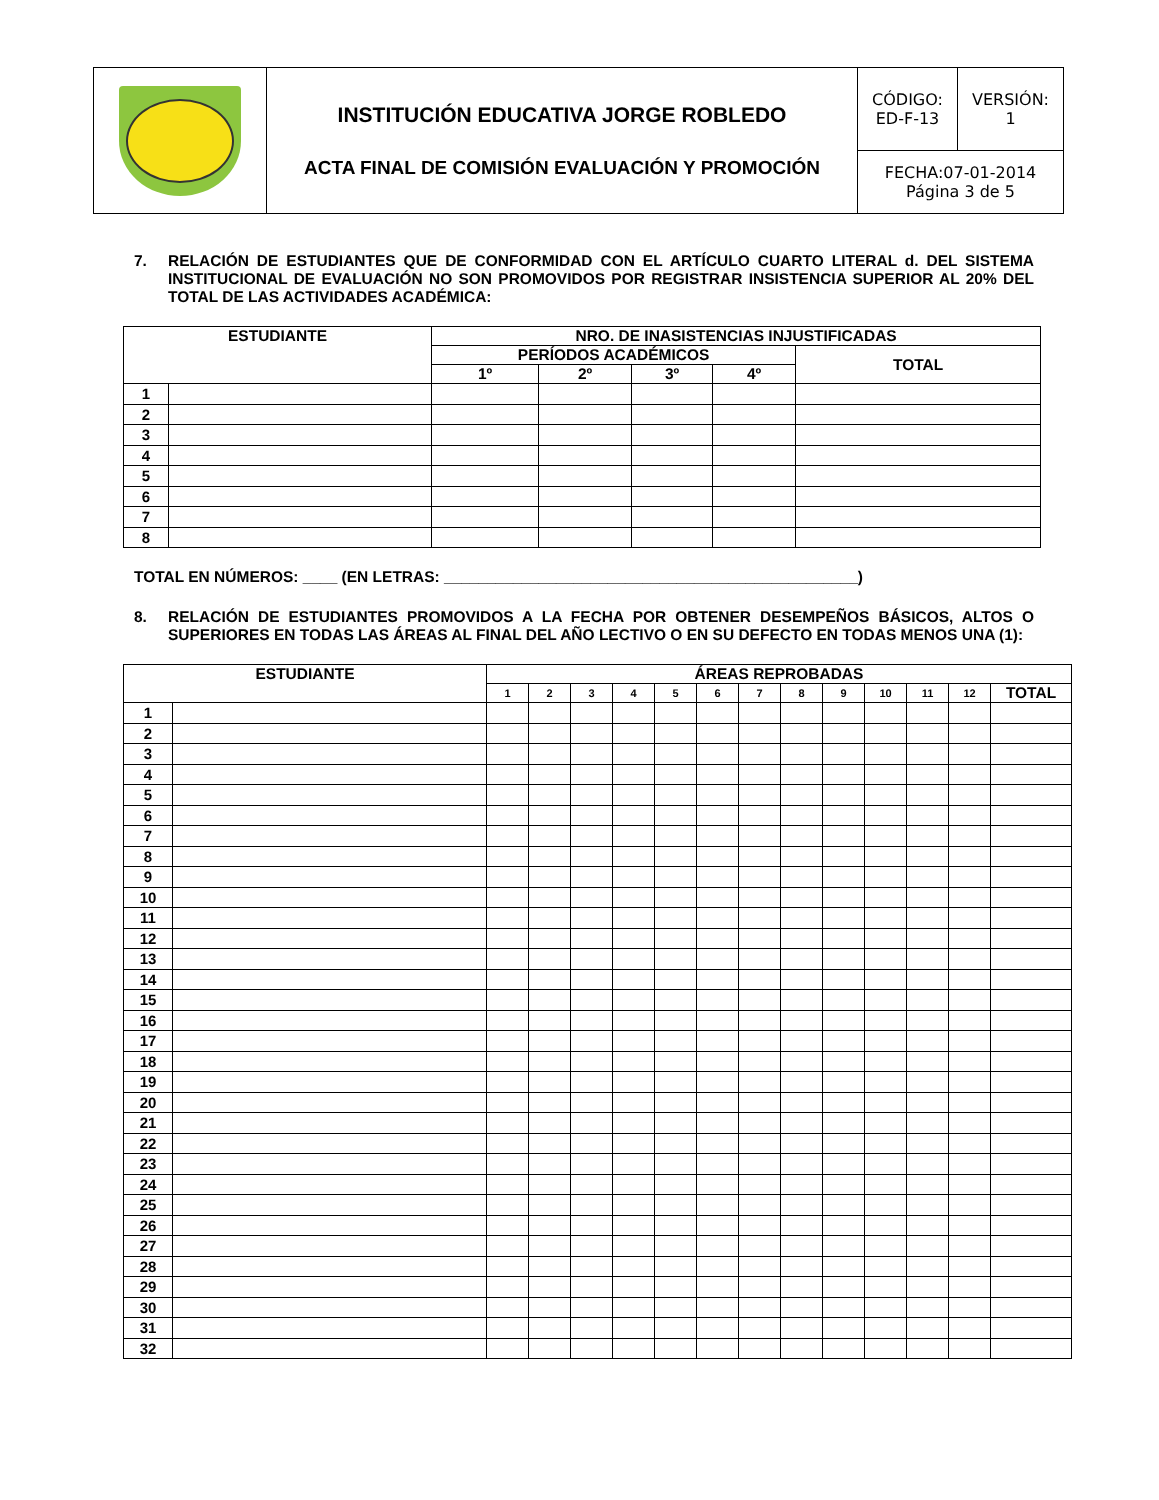| | INSTITUCIÓN EDUCATIVA JORGE ROBLEDO ACTA FINAL DE COMISIÓN EVALUACIÓN Y PROMOCIÓN | CÓDIGO: ED-F-13 | VERSIÓN: 1 |
| | | FECHA:07-01-2014 Página 3 de 5 | |
7. RELACIÓN DE ESTUDIANTES QUE DE CONFORMIDAD CON EL ARTÍCULO CUARTO LITERAL d. DEL SISTEMA INSTITUCIONAL DE EVALUACIÓN NO SON PROMOVIDOS POR REGISTRAR INSISTENCIA SUPERIOR AL 20% DEL TOTAL DE LAS ACTIVIDADES ACADÉMICA:
| ESTUDIANTE | | NRO. DE INASISTENCIAS INJUSTIFICADAS | | | | |
| --- | --- | --- | --- | --- | --- | --- |
| | | PERÍODOS ACADÉMICOS | | | | TOTAL |
| | | 1º | 2º | 3º | 4º | |
| 1 | | | | | | |
| 2 | | | | | | |
| 3 | | | | | | |
| 4 | | | | | | |
| 5 | | | | | | |
| 6 | | | | | | |
| 7 | | | | | | |
| 8 | | | | | | |
TOTAL EN NÚMEROS: ____ (EN LETRAS: ________________________________________________)
8. RELACIÓN DE ESTUDIANTES PROMOVIDOS A LA FECHA POR OBTENER DESEMPEÑOS BÁSICOS, ALTOS O SUPERIORES EN TODAS LAS ÁREAS AL FINAL DEL AÑO LECTIVO O EN SU DEFECTO EN TODAS MENOS UNA (1):
| ESTUDIANTE | | ÁREAS REPROBADAS | | | | | | | | | | | | |
| --- | --- | --- | --- | --- | --- | --- | --- | --- | --- | --- | --- | --- | --- | --- |
| | | 1 | 2 | 3 | 4 | 5 | 6 | 7 | 8 | 9 | 10 | 11 | 12 | TOTAL |
| 1 | | | | | | | | | | | | | | |
| 2 | | | | | | | | | | | | | | |
| 3 | | | | | | | | | | | | | | |
| 4 | | | | | | | | | | | | | | |
| 5 | | | | | | | | | | | | | | |
| 6 | | | | | | | | | | | | | | |
| 7 | | | | | | | | | | | | | | |
| 8 | | | | | | | | | | | | | | |
| 9 | | | | | | | | | | | | | | |
| 10 | | | | | | | | | | | | | | |
| 11 | | | | | | | | | | | | | | |
| 12 | | | | | | | | | | | | | | |
| 13 | | | | | | | | | | | | | | |
| 14 | | | | | | | | | | | | | | |
| 15 | | | | | | | | | | | | | | |
| 16 | | | | | | | | | | | | | | |
| 17 | | | | | | | | | | | | | | |
| 18 | | | | | | | | | | | | | | |
| 19 | | | | | | | | | | | | | | |
| 20 | | | | | | | | | | | | | | |
| 21 | | | | | | | | | | | | | | |
| 22 | | | | | | | | | | | | | | |
| 23 | | | | | | | | | | | | | | |
| 24 | | | | | | | | | | | | | | |
| 25 | | | | | | | | | | | | | | |
| 26 | | | | | | | | | | | | | | |
| 27 | | | | | | | | | | | | | | |
| 28 | | | | | | | | | | | | | | |
| 29 | | | | | | | | | | | | | | |
| 30 | | | | | | | | | | | | | | |
| 31 | | | | | | | | | | | | | | |
| 32 | | | | | | | | | | | | | | |